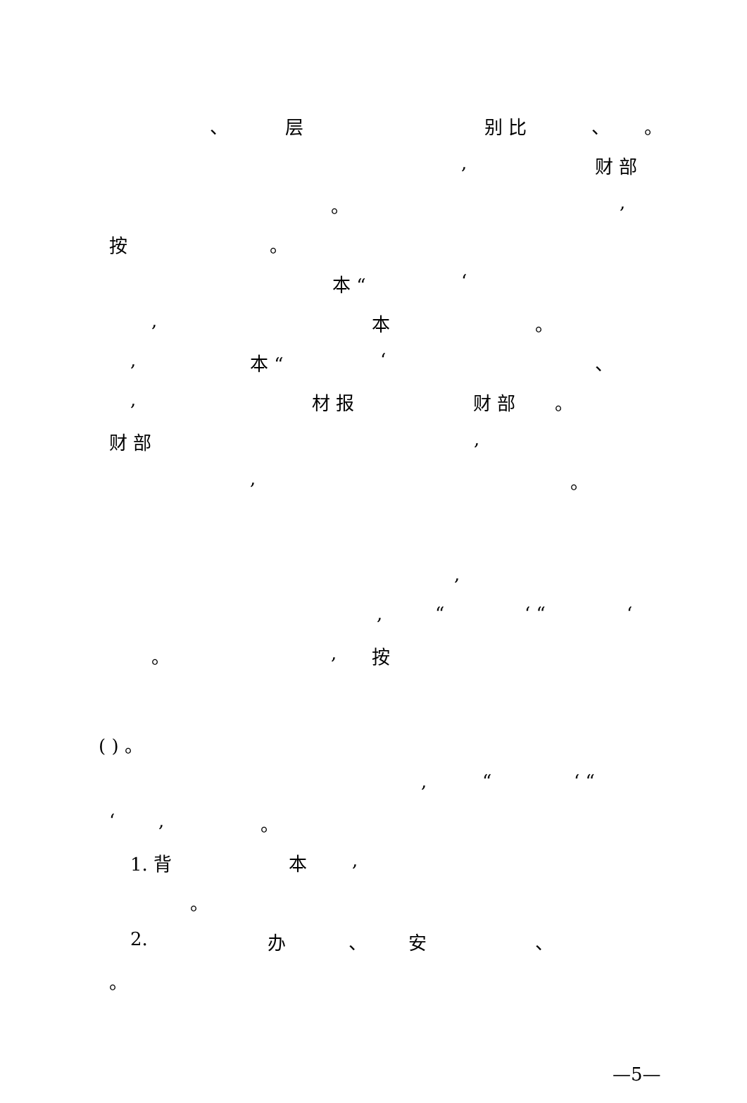、 层 别 比 、 。
, 财 部
。,
按 。 本 “‘
, 本 。
, 本 “‘、
, 材 报 财 部 。
财 部,
, 。
,
, “‘ “‘
。, 按
( ) 。 , “‘ “
‘, 。
1. 背 本,
。
2. 办 、 安 、
。 —5—